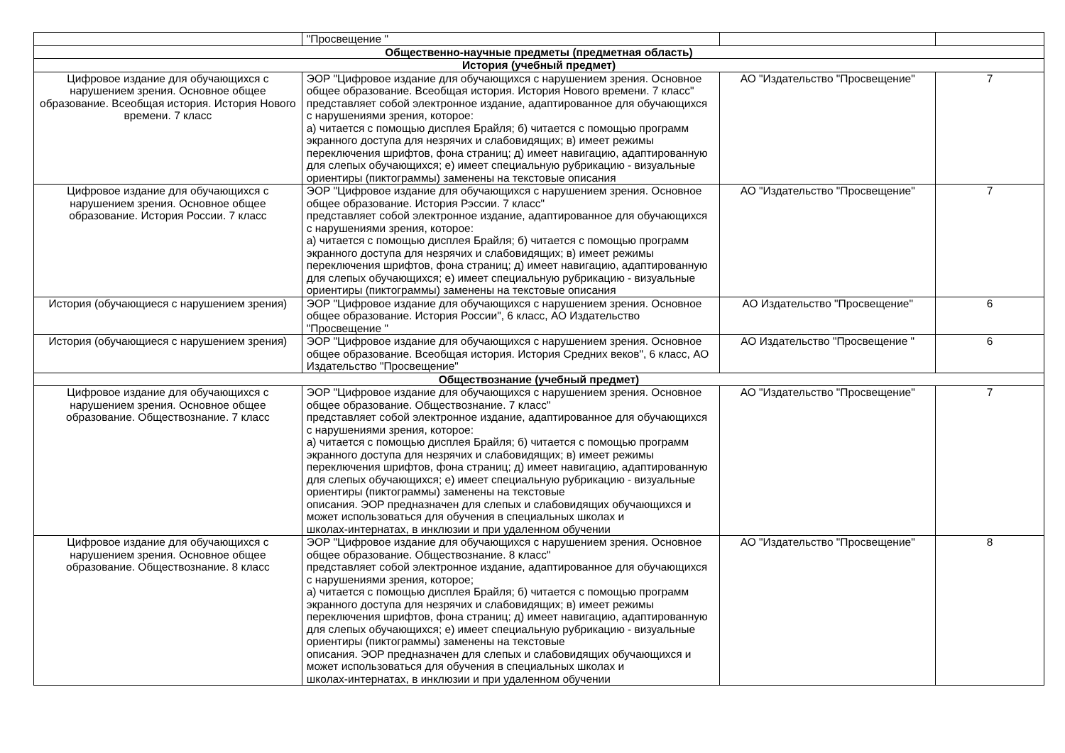| | "Просвещение " | | |
| Общественно-научные предметы (предметная область) | | | |
| История (учебный предмет) | | | |
| Цифровое издание для обучающихся с нарушением зрения. Основное общее образование. Всеобщая история. История Нового времени. 7 класс | ЭОР "Цифровое издание для обучающихся с нарушением зрения. Основное общее образование. Всеобщая история. История Нового времени. 7 класс" представляет собой электронное издание, адаптированное для обучающихся с нарушениями зрения, которое: а) читается с помощью дисплея Брайля; б) читается с помощью программ экранного доступа для незрячих и слабовидящих; в) имеет режимы переключения шрифтов, фона страниц; д) имеет навигацию, адаптированную для слепых обучающихся; е) имеет специальную рубрикацию - визуальные ориентиры (пиктограммы) заменены на текстовые описания | АО "Издательство "Просвещение" | 7 |
| Цифровое издание для обучающихся с нарушением зрения. Основное общее образование. История России. 7 класс | ЭОР "Цифровое издание для обучающихся с нарушением зрения. Основное общее образование. История Рэссии. 7 класс" представляет собой электронное издание, адаптированное для обучающихся с нарушениями зрения, которое: а) читается с помощью дисплея Брайля; б) читается с помощью программ экранного доступа для незрячих и слабовидящих; в) имеет режимы переключения шрифтов, фона страниц; д) имеет навигацию, адаптированную для слепых обучающихся; е) имеет специальную рубрикацию - визуальные ориентиры (пиктограммы) заменены на текстовые описания | АО "Издательство "Просвещение" | 7 |
| История (обучающиеся с нарушением зрения) | ЭОР "Цифровое издание для обучающихся с нарушением зрения. Основное общее образование. История России", 6 класс, АО Издательство "Просвещение " | АО Издательство "Просвещение" | 6 |
| История (обучающиеся с нарушением зрения) | ЭОР "Цифровое издание для обучающихся с нарушением зрения. Основное общее образование. Всеобщая история. История Средних веков", 6 класс, АО Издательство "Просвещение" | АО Издательство "Просвещение " | 6 |
| Обществознание (учебный предмет) | | | |
| Цифровое издание для обучающихся с нарушением зрения. Основное общее образование. Обществознание. 7 класс | ЭОР "Цифровое издание для обучающихся с нарушением зрения. Основное общее образование. Обществознание. 7 класс" представляет собой электронное издание, адаптированное для обучающихся с нарушениями зрения, которое: а) читается с помощью дисплея Брайля; б) читается с помощью программ экранного доступа для незрячих и слабовидящих; в) имеет режимы переключения шрифтов, фона страниц; д) имеет навигацию, адаптированную для слепых обучающихся; е) имеет специальную рубрикацию - визуальные ориентиры (пиктограммы) заменены на текстовые описания. ЭОР предназначен для слепых и слабовидящих обучающихся и может использоваться для обучения в специальных школах и школах-интернатах, в инклюзии и при удаленном обучении | АО "Издательство "Просвещение" | 7 |
| Цифровое издание для обучающихся с нарушением зрения. Основное общее образование. Обществознание. 8 класс | ЭОР "Цифровое издание для обучающихся с нарушением зрения. Основное общее образование. Обществознание. 8 класс" представляет собой электронное издание, адаптированное для обучающихся с нарушениями зрения, которое; а) читается с помощью дисплея Брайля; б) читается с помощью программ экранного доступа для незрячих и слабовидящих; в) имеет режимы переключения шрифтов, фона страниц; д) имеет навигацию, адаптированную для слепых обучающихся; е) имеет специальную рубрикацию - визуальные ориентиры (пиктограммы) заменены на текстовые описания. ЭОР предназначен для слепых и слабовидящих обучающихся и может использоваться для обучения в специальных школах и школах-интернатах, в инклюзии и при удаленном обучении | АО "Издательство "Просвещение" | 8 |